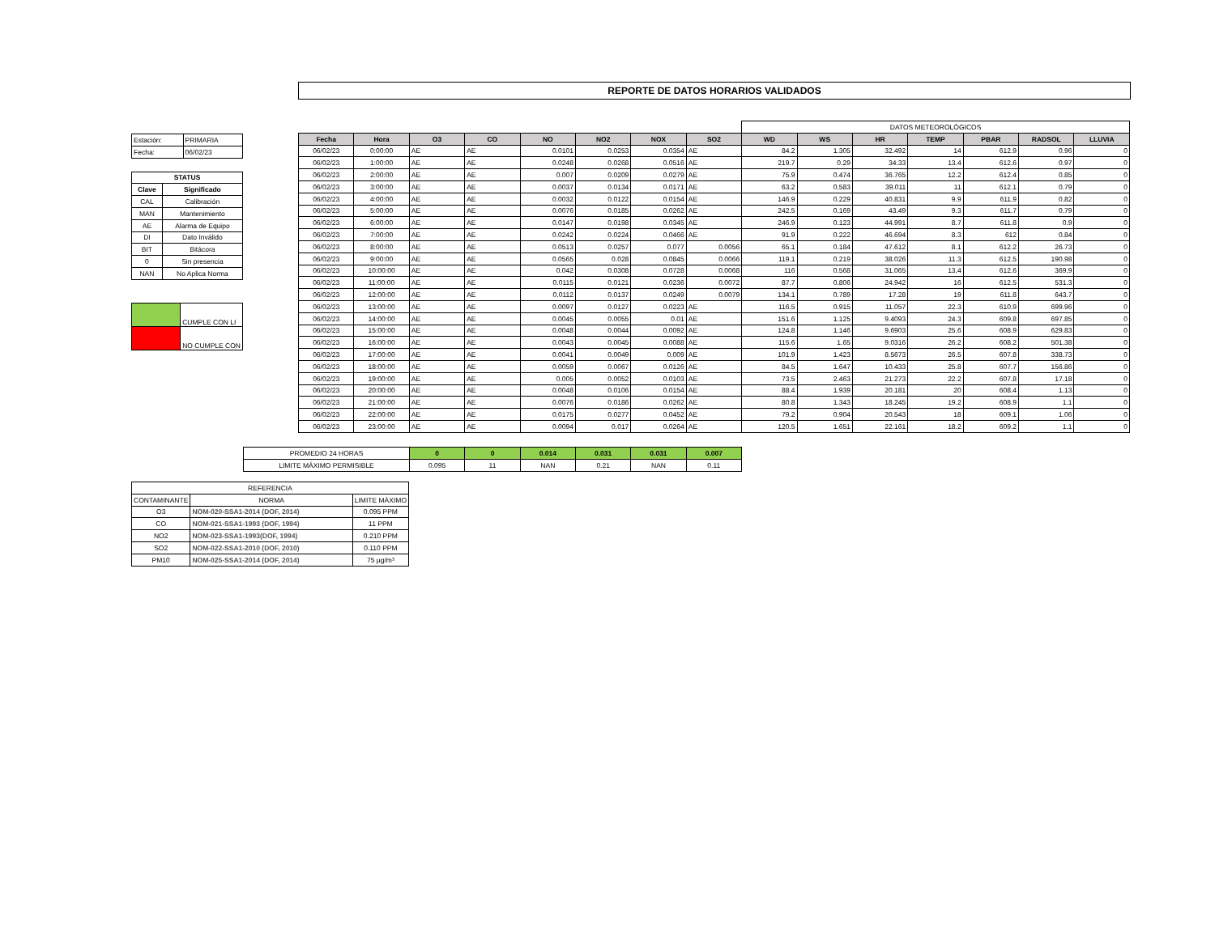REPORTE DE DATOS HORARIOS VALIDADOS
| Estación: | PRIMARIA |
| Fecha: | 06/02/23 |
| STATUS | |
| Clave | Significado |
| CAL | Calibración |
| MAN | Mantenimiento |
| AE | Alarma de Equipo |
| DI | Dato Inválido |
| BIT | Bitácora |
| 0 | Sin presencia |
| NAN | No Aplica Norma |
| | CUMPLE CON LI |
| | NO CUMPLE CON |
| | | | | | | | | DATOS METEOROLÓGICOS | | | | | | |
| Fecha | Hora | O3 | CO | NO | NO2 | NOX | SO2 | WD | WS | HR | TEMP | PBAR | RADSOL | LLUVIA |
| 06/02/23 | 0:00:00 | AE | AE | 0.0101 | 0.0253 | 0.0354 | AE | 84.2 | 1.305 | 32.492 | 14 | 612.9 | 0.96 | 0 |
| 06/02/23 | 1:00:00 | AE | AE | 0.0248 | 0.0268 | 0.0516 | AE | 219.7 | 0.29 | 34.33 | 13.4 | 612.6 | 0.97 | 0 |
| 06/02/23 | 2:00:00 | AE | AE | 0.007 | 0.0209 | 0.0279 | AE | 75.9 | 0.474 | 36.765 | 12.2 | 612.4 | 0.85 | 0 |
| 06/02/23 | 3:00:00 | AE | AE | 0.0037 | 0.0134 | 0.0171 | AE | 63.2 | 0.583 | 39.011 | 11 | 612.1 | 0.79 | 0 |
| 06/02/23 | 4:00:00 | AE | AE | 0.0032 | 0.0122 | 0.0154 | AE | 146.9 | 0.229 | 40.831 | 9.9 | 611.9 | 0.82 | 0 |
| 06/02/23 | 5:00:00 | AE | AE | 0.0076 | 0.0185 | 0.0262 | AE | 242.5 | 0.169 | 43.49 | 9.3 | 611.7 | 0.79 | 0 |
| 06/02/23 | 6:00:00 | AE | AE | 0.0147 | 0.0198 | 0.0345 | AE | 246.9 | 0.123 | 44.991 | 8.7 | 611.8 | 0.9 | 0 |
| 06/02/23 | 7:00:00 | AE | AE | 0.0242 | 0.0224 | 0.0466 | AE | 91.9 | 0.222 | 46.694 | 8.3 | 612 | 0.84 | 0 |
| 06/02/23 | 8:00:00 | AE | AE | 0.0513 | 0.0257 | 0.077 | 0.0056 | 65.1 | 0.184 | 47.612 | 8.1 | 612.2 | 26.73 | 0 |
| 06/02/23 | 9:00:00 | AE | AE | 0.0565 | 0.028 | 0.0845 | 0.0066 | 119.1 | 0.219 | 38.026 | 11.3 | 612.5 | 190.98 | 0 |
| 06/02/23 | 10:00:00 | AE | AE | 0.042 | 0.0308 | 0.0728 | 0.0068 | 116 | 0.568 | 31.065 | 13.4 | 612.6 | 369.9 | 0 |
| 06/02/23 | 11:00:00 | AE | AE | 0.0115 | 0.0121 | 0.0236 | 0.0072 | 87.7 | 0.806 | 24.942 | 16 | 612.5 | 531.3 | 0 |
| 06/02/23 | 12:00:00 | AE | AE | 0.0112 | 0.0137 | 0.0249 | 0.0079 | 134.1 | 0.789 | 17.28 | 19 | 611.8 | 643.7 | 0 |
| 06/02/23 | 13:00:00 | AE | AE | 0.0097 | 0.0127 | 0.0223 | AE | 116.5 | 0.915 | 11.057 | 22.3 | 610.9 | 699.96 | 0 |
| 06/02/23 | 14:00:00 | AE | AE | 0.0045 | 0.0055 | 0.01 | AE | 151.6 | 1.125 | 9.4093 | 24.3 | 609.8 | 697.85 | 0 |
| 06/02/23 | 15:00:00 | AE | AE | 0.0048 | 0.0044 | 0.0092 | AE | 124.8 | 1.146 | 9.6903 | 25.6 | 608.9 | 629.83 | 0 |
| 06/02/23 | 16:00:00 | AE | AE | 0.0043 | 0.0045 | 0.0088 | AE | 115.6 | 1.65 | 9.0316 | 26.2 | 608.2 | 501.38 | 0 |
| 06/02/23 | 17:00:00 | AE | AE | 0.0041 | 0.0049 | 0.009 | AE | 101.9 | 1.423 | 8.5673 | 26.5 | 607.8 | 338.73 | 0 |
| 06/02/23 | 18:00:00 | AE | AE | 0.0059 | 0.0067 | 0.0126 | AE | 84.5 | 1.647 | 10.433 | 25.8 | 607.7 | 156.86 | 0 |
| 06/02/23 | 19:00:00 | AE | AE | 0.005 | 0.0052 | 0.0103 | AE | 73.5 | 2.463 | 21.273 | 22.2 | 607.8 | 17.18 | 0 |
| 06/02/23 | 20:00:00 | AE | AE | 0.0048 | 0.0106 | 0.0154 | AE | 88.4 | 1.939 | 20.181 | 20 | 608.4 | 1.13 | 0 |
| 06/02/23 | 21:00:00 | AE | AE | 0.0076 | 0.0186 | 0.0262 | AE | 80.8 | 1.343 | 18.245 | 19.2 | 608.9 | 1.1 | 0 |
| 06/02/23 | 22:00:00 | AE | AE | 0.0175 | 0.0277 | 0.0452 | AE | 79.2 | 0.904 | 20.543 | 18 | 609.1 | 1.06 | 0 |
| 06/02/23 | 23:00:00 | AE | AE | 0.0094 | 0.017 | 0.0264 | AE | 120.5 | 1.651 | 22.161 | 18.2 | 609.2 | 1.1 | 0 |
| PROMEDIO 24 HORAS | 0 | 0 | 0.014 | 0.031 | 0.031 | 0.007 |
| LIMITE MÁXIMO PERMISIBLE | 0.095 | 11 | NAN | 0.21 | NAN | 0.11 |
| REFERENCIA | | |
| CONTAMINANTE | NORMA | LIMITE MÁXIMO |
| O3 | NOM-020-SSA1-2014 (DOF, 2014) | 0.095 PPM |
| CO | NOM-021-SSA1-1993 (DOF, 1994) | 11 PPM |
| NO2 | NOM-023-SSA1-1993(DOF, 1994) | 0.210 PPM |
| SO2 | NOM-022-SSA1-2010 (DOF, 2010) | 0.110 PPM |
| PM10 | NOM-025-SSA1-2014 (DOF, 2014) | 75 µg/m³ |